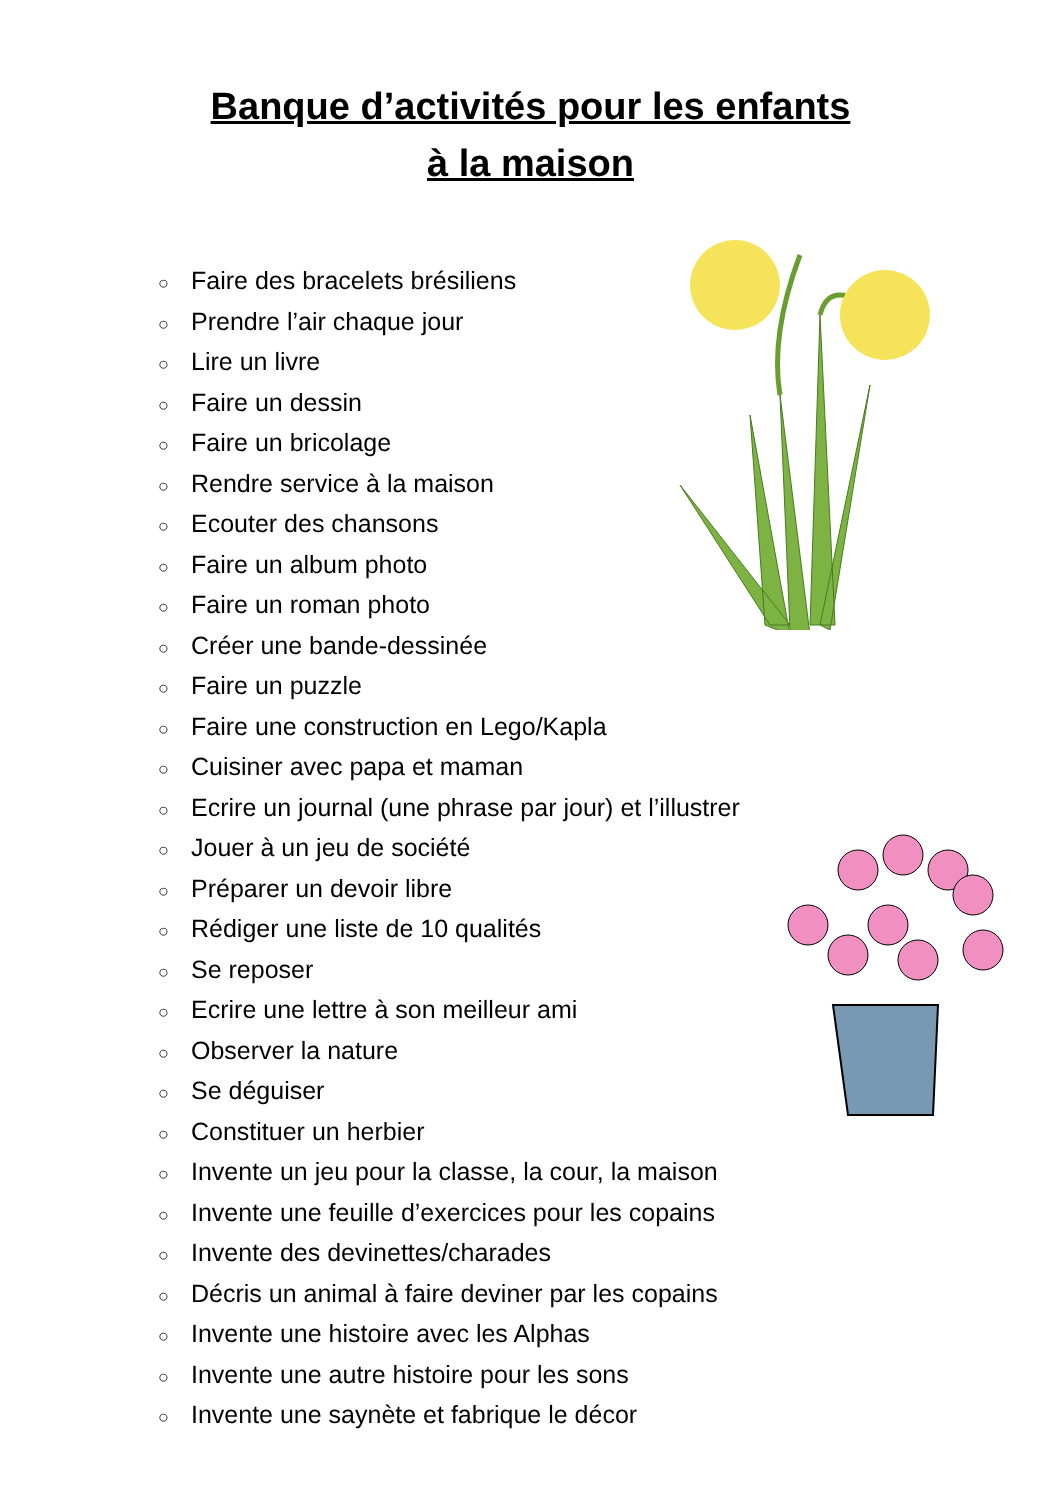Banque d’activités pour les enfants
à la maison
○ Faire des bracelets brésiliens
○ Prendre l’air chaque jour
○ Lire un livre
○ Faire un dessin
○ Faire un bricolage
○ Rendre service à la maison
○ Ecouter des chansons
○ Faire un album photo
○ Faire un roman photo
○ Créer une bande-dessinée
○ Faire un puzzle
○ Faire une construction en Lego/Kapla
○ Cuisiner avec papa et maman
○ Ecrire un journal (une phrase par jour) et l’illustrer
○ Jouer à un jeu de société
○ Préparer un devoir libre
○ Rédiger une liste de 10 qualités
○ Se reposer
○ Ecrire une lettre à son meilleur ami
○ Observer la nature
○ Se déguiser
○ Constituer un herbier
○ Invente un jeu pour la classe, la cour, la maison
○ Invente une feuille d’exercices pour les copains
○ Invente des devinettes/charades
○ Décris un animal à faire deviner par les copains
○ Invente une histoire avec les Alphas
○ Invente une autre histoire pour les sons
○ Invente une saynète et fabrique le décor